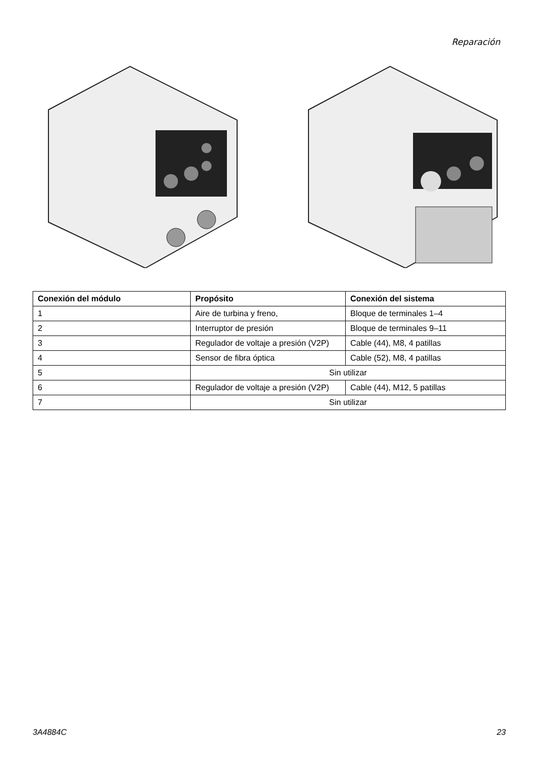Reparación
| Conexión del módulo | Propósito | Conexión del sistema |
| --- | --- | --- |
| 1 | Aire de turbina y freno, | Bloque de terminales 1–4 |
| 2 | Interruptor de presión | Bloque de terminales 9–11 |
| 3 | Regulador de voltaje a presión (V2P) | Cable (44), M8, 4 patillas |
| 4 | Sensor de fibra óptica | Cable (52), M8, 4 patillas |
| 5 | Sin utilizar | |
| 6 | Regulador de voltaje a presión (V2P) | Cable (44), M12, 5 patillas |
| 7 | Sin utilizar | |
3A4884C 23